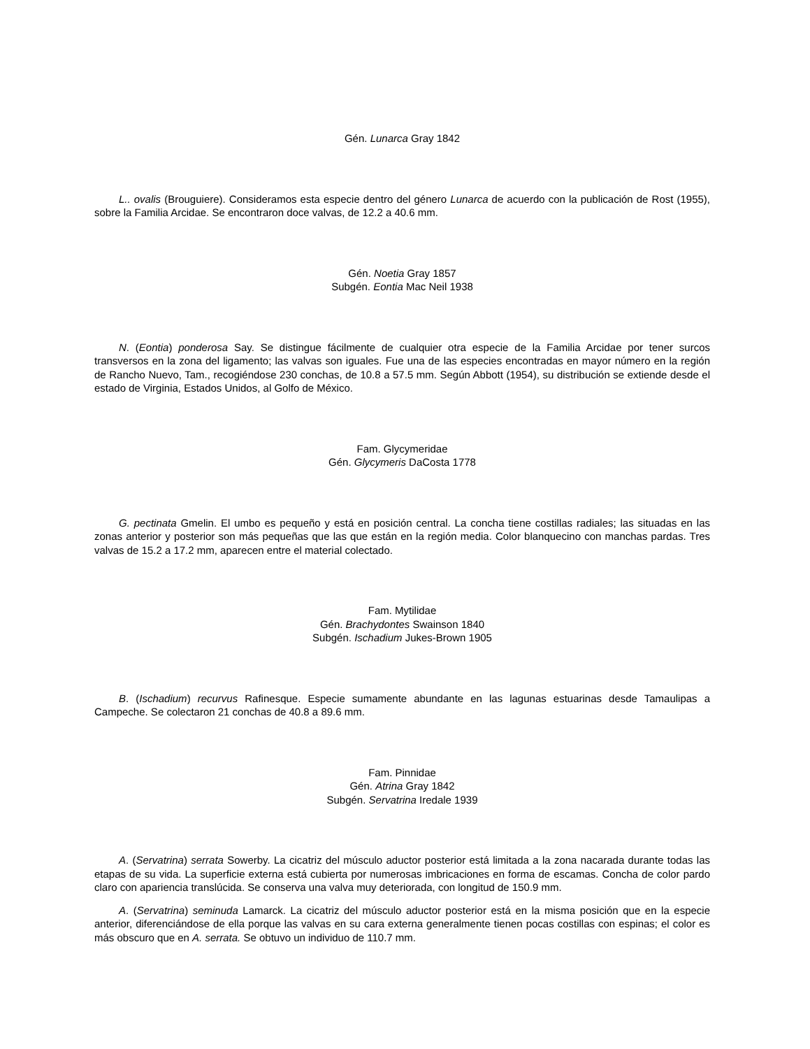Gén. Lunarca Gray 1842
L.. ovalis (Brouguiere). Consideramos esta especie dentro del género Lunarca de acuerdo con la publicación de Rost (1955), sobre la Familia Arcidae. Se encontraron doce valvas, de 12.2 a 40.6 mm.
Gén. Noetia Gray 1857
Subgén. Eontia Mac Neil 1938
N. (Eontia) ponderosa Say. Se distingue fácilmente de cualquier otra especie de la Familia Arcidae por tener surcos transversos en la zona del ligamento; las valvas son iguales. Fue una de las especies encontradas en mayor número en la región de Rancho Nuevo, Tam., recogiéndose 230 conchas, de 10.8 a 57.5 mm. Según Abbott (1954), su distribución se extiende desde el estado de Virginia, Estados Unidos, al Golfo de México.
Fam. Glycymeridae
Gén. Glycymeris DaCosta 1778
G. pectinata Gmelin. El umbo es pequeño y está en posición central. La concha tiene costillas radiales; las situadas en las zonas anterior y posterior son más pequeñas que las que están en la región media. Color blanquecino con manchas pardas. Tres valvas de 15.2 a 17.2 mm, aparecen entre el material colectado.
Fam. Mytilidae
Gén. Brachydontes Swainson 1840
Subgén. Ischadium Jukes-Brown 1905
B. (Ischadium) recurvus Rafinesque. Especie sumamente abundante en las lagunas estuarinas desde Tamaulipas a Campeche. Se colectaron 21 conchas de 40.8 a 89.6 mm.
Fam. Pinnidae
Gén. Atrina Gray 1842
Subgén. Servatrina Iredale 1939
A. (Servatrina) serrata Sowerby. La cicatriz del músculo aductor posterior está limitada a la zona nacarada durante todas las etapas de su vida. La superficie externa está cubierta por numerosas imbricaciones en forma de escamas. Concha de color pardo claro con apariencia translúcida. Se conserva una valva muy deteriorada, con longitud de 150.9 mm.
A. (Servatrina) seminuda Lamarck. La cicatriz del músculo aductor posterior está en la misma posición que en la especie anterior, diferenciándose de ella porque las valvas en su cara externa generalmente tienen pocas costillas con espinas; el color es más obscuro que en A. serrata. Se obtuvo un individuo de 110.7 mm.